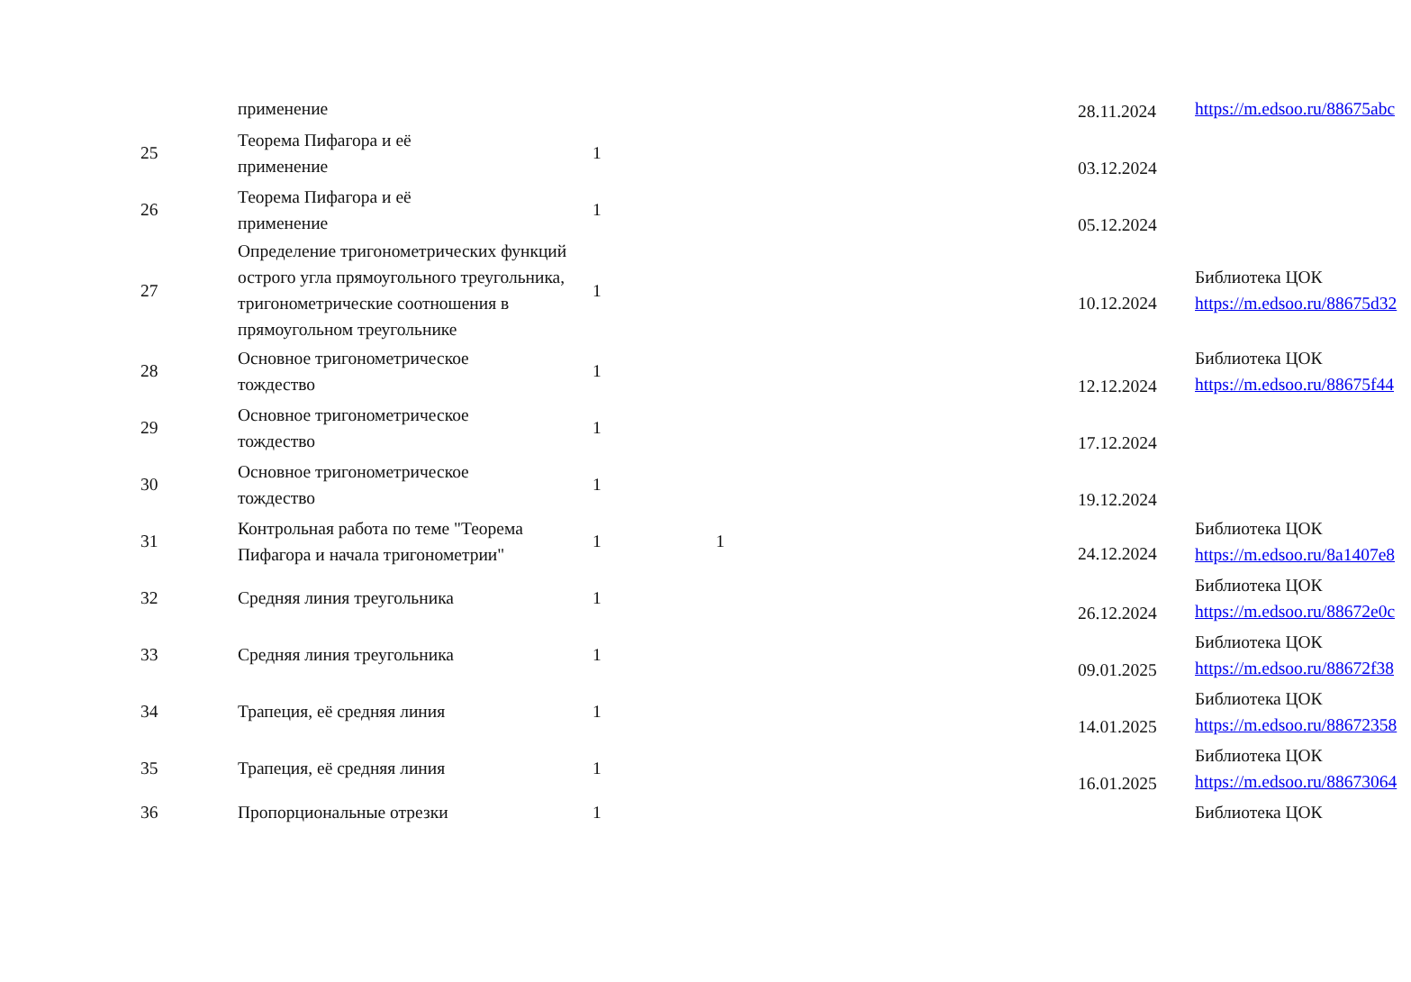| | применение | | | 28.11.2024 | https://m.edsoo.ru/88675abc |
| 25 | Теорема Пифагора и её применение | 1 | | 03.12.2024 | |
| 26 | Теорема Пифагора и её применение | 1 | | 05.12.2024 | |
| 27 | Определение тригонометрических функций острого угла прямоугольного треугольника, тригонометрические соотношения в прямоугольном треугольнике | 1 | | 10.12.2024 | Библиотека ЦОК https://m.edsoo.ru/88675d32 |
| 28 | Основное тригонометрическое тождество | 1 | | 12.12.2024 | Библиотека ЦОК https://m.edsoo.ru/88675f44 |
| 29 | Основное тригонометрическое тождество | 1 | | 17.12.2024 | |
| 30 | Основное тригонометрическое тождество | 1 | | 19.12.2024 | |
| 31 | Контрольная работа по теме "Теорема Пифагора и начала тригонометрии" | 1 | 1 | 24.12.2024 | Библиотека ЦОК https://m.edsoo.ru/8a1407e8 |
| 32 | Средняя линия треугольника | 1 | | 26.12.2024 | Библиотека ЦОК https://m.edsoo.ru/88672e0c |
| 33 | Средняя линия треугольника | 1 | | 09.01.2025 | Библиотека ЦОК https://m.edsoo.ru/88672f38 |
| 34 | Трапеция, её средняя линия | 1 | | 14.01.2025 | Библиотека ЦОК https://m.edsoo.ru/88672358 |
| 35 | Трапеция, её средняя линия | 1 | | 16.01.2025 | Библиотека ЦОК https://m.edsoo.ru/88673064 |
| 36 | Пропорциональные отрезки | 1 | | | Библиотека ЦОК |